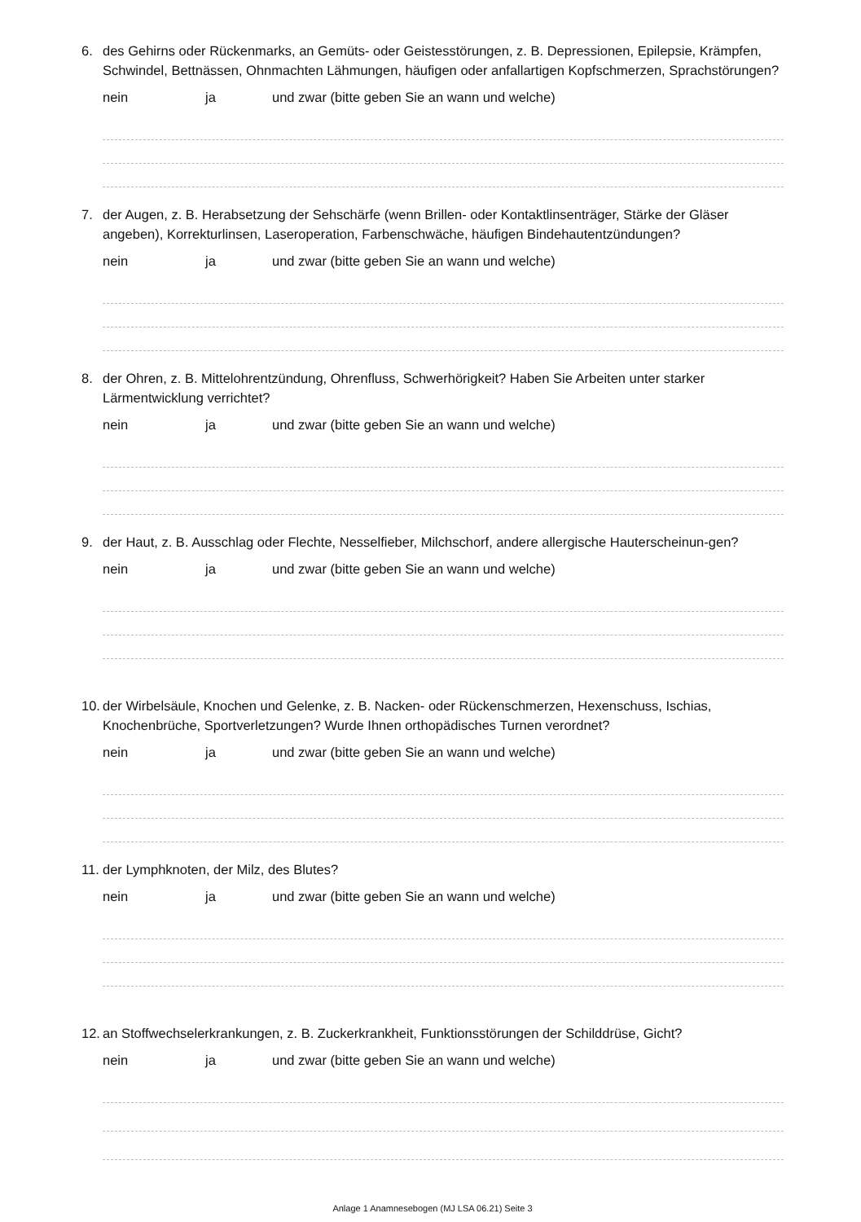6. des Gehirns oder Rückenmarks, an Gemüts- oder Geistesstörungen, z. B. Depressionen, Epilepsie, Krämpfen, Schwindel, Bettnässen, Ohnmachten Lähmungen, häufigen oder anfallartigen Kopfschmerzen, Sprachstörungen?
nein ja und zwar (bitte geben Sie an wann und welche)
7. der Augen, z. B. Herabsetzung der Sehschärfe (wenn Brillen- oder Kontaktlinsenträger, Stärke der Gläser angeben), Korrekturlinsen, Laseroperation, Farbenschwäche, häufigen Bindehautentzündungen?
nein ja und zwar (bitte geben Sie an wann und welche)
8. der Ohren, z. B. Mittelohrentzündung, Ohrenfluss, Schwerhörigkeit? Haben Sie Arbeiten unter starker Lärmentwicklung verrichtet?
nein ja und zwar (bitte geben Sie an wann und welche)
9. der Haut, z. B. Ausschlag oder Flechte, Nesselfieber, Milchschorf, andere allergische Hauterscheinun-gen?
nein ja und zwar (bitte geben Sie an wann und welche)
10. der Wirbelsäule, Knochen und Gelenke, z. B. Nacken- oder Rückenschmerzen, Hexenschuss, Ischias, Knochenbrüche, Sportverletzungen? Wurde Ihnen orthopädisches Turnen verordnet?
nein ja und zwar (bitte geben Sie an wann und welche)
11. der Lymphknoten, der Milz, des Blutes?
nein ja und zwar (bitte geben Sie an wann und welche)
12. an Stoffwechselerkrankungen, z. B. Zuckerkrankheit, Funktionsstörungen der Schilddrüse, Gicht?
nein ja und zwar (bitte geben Sie an wann und welche)
Anlage 1 Anamnesebogen (MJ LSA 06.21) Seite 3